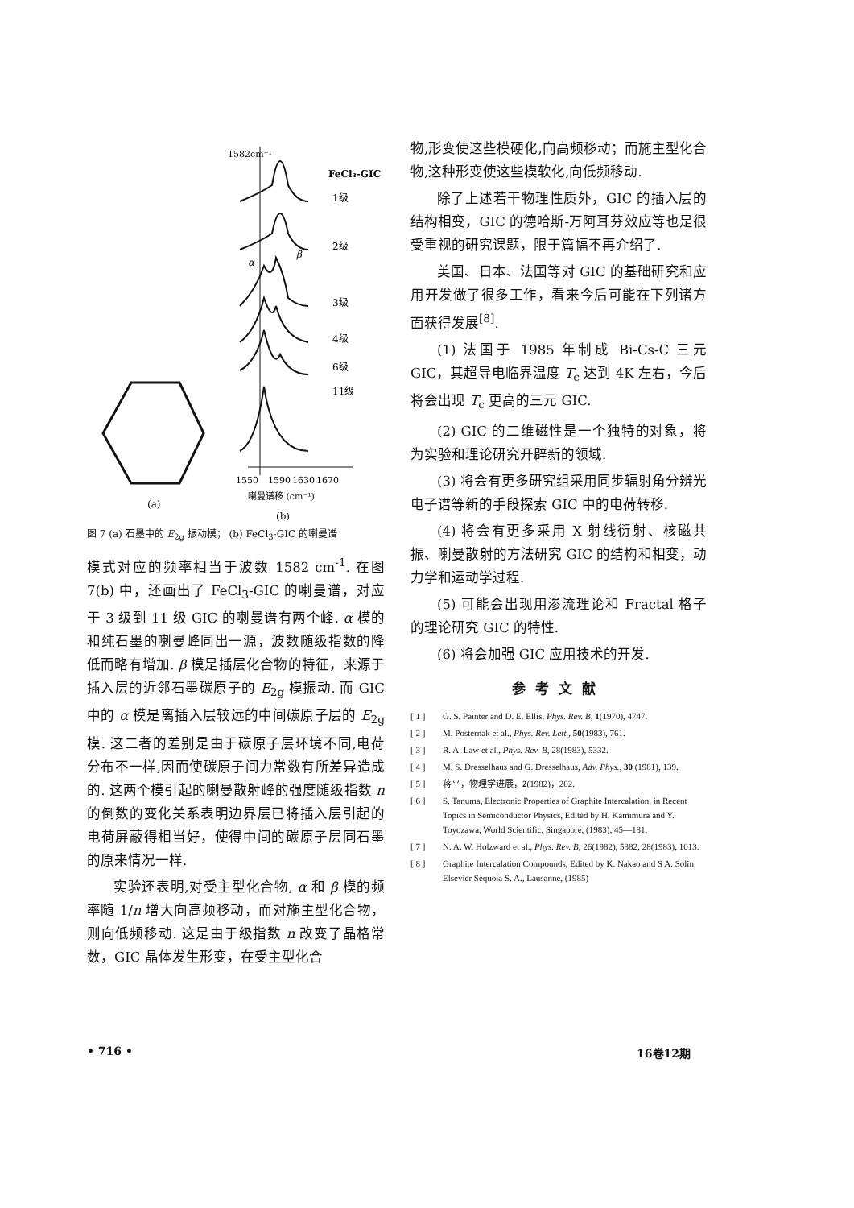1582cm⁻¹
FeCl₃-GIC
1级
2级
3级
4级
6级
11级
α
β
1550
1590
1630
1670
喇曼谱移 (cm⁻¹)
(a)
(b)
图 7 (a) 石墨中的 E<sub>2g</sub> 振动模； (b) FeCl<sub>3</sub>-GIC 的喇曼谱
模式对应的频率相当于波数 1582 cm<sup>-1</sup>. 在图 7(b) 中，还画出了 FeCl<sub>3</sub>-GIC 的喇曼谱，对应于 3 级到 11 级 GIC 的喇曼谱有两个峰. α 模的和纯石墨的喇曼峰同出一源，波数随级指数的降低而略有增加. β 模是插层化合物的特征，来源于插入层的近邻石墨碳原子的 E<sub>2g</sub> 模振动. 而 GIC 中的 α 模是离插入层较远的中间碳原子层的 E<sub>2g</sub> 模. 这二者的差别是由于碳原子层环境不同,电荷分布不一样,因而使碳原子间力常数有所差异造成的. 这两个模引起的喇曼散射峰的强度随级指数 n 的倒数的变化关系表明边界层已将插入层引起的电荷屏蔽得相当好，使得中间的碳原子层同石墨的原来情况一样.
实验还表明,对受主型化合物, α 和 β 模的频率随 1/n 增大向高频移动，而对施主型化合物，则向低频移动. 这是由于级指数 n 改变了晶格常数，GIC 晶体发生形变，在受主型化合
物,形变使这些模硬化,向高频移动；而施主型化合物,这种形变使这些模软化,向低频移动.
除了上述若干物理性质外，GIC 的插入层的结构相变，GIC 的德哈斯-万阿耳芬效应等也是很受重视的研究课题，限于篇幅不再介绍了.
美国、日本、法国等对 GIC 的基础研究和应用开发做了很多工作，看来今后可能在下列诸方面获得发展<sup>[8]</sup>.
(1) 法国于 1985 年制成 Bi-Cs-C 三元 GIC，其超导电临界温度 T<sub>c</sub> 达到 4K 左右，今后将会出现 T<sub>c</sub> 更高的三元 GIC.
(2) GIC 的二维磁性是一个独特的对象，将为实验和理论研究开辟新的领域.
(3) 将会有更多研究组采用同步辐射角分辨光电子谱等新的手段探索 GIC 中的电荷转移.
(4) 将会有更多采用 X 射线衍射、核磁共振、喇曼散射的方法研究 GIC 的结构和相变，动力学和运动学过程.
(5) 可能会出现用渗流理论和 Fractal 格子的理论研究 GIC 的特性.
(6) 将会加强 GIC 应用技术的开发.
参考文献
[ 1 ] G. S. Painter and D. E. Ellis, Phys. Rev. B, 1(1970), 4747.
[ 2 ] M. Posternak et al., Phys. Rev. Lett., 50(1983), 761.
[ 3 ] R. A. Law et al., Phys. Rev. B, 28(1983), 5332.
[ 4 ] M. S. Dresselhaus and G. Dresselhaus, Adv. Phys., 30 (1981), 139.
[ 5 ] 蒋平，物理学进展，2(1982)，202.
[ 6 ] S. Tanuma, Electronic Properties of Graphite Intercalation, in Recent Topics in Semiconductor Physics, Edited by H. Kamimura and Y. Toyozawa, World Scientific, Singapore, (1983), 45—181.
[ 7 ] N. A. W. Holzward et al., Phys. Rev. B, 26(1982), 5382; 28(1983), 1013.
[ 8 ] Graphite Intercalation Compounds, Edited by K. Nakao and S A. Solin, Elsevier Sequoia S. A., Lausanne, (1985)
• 716 • 16卷12期